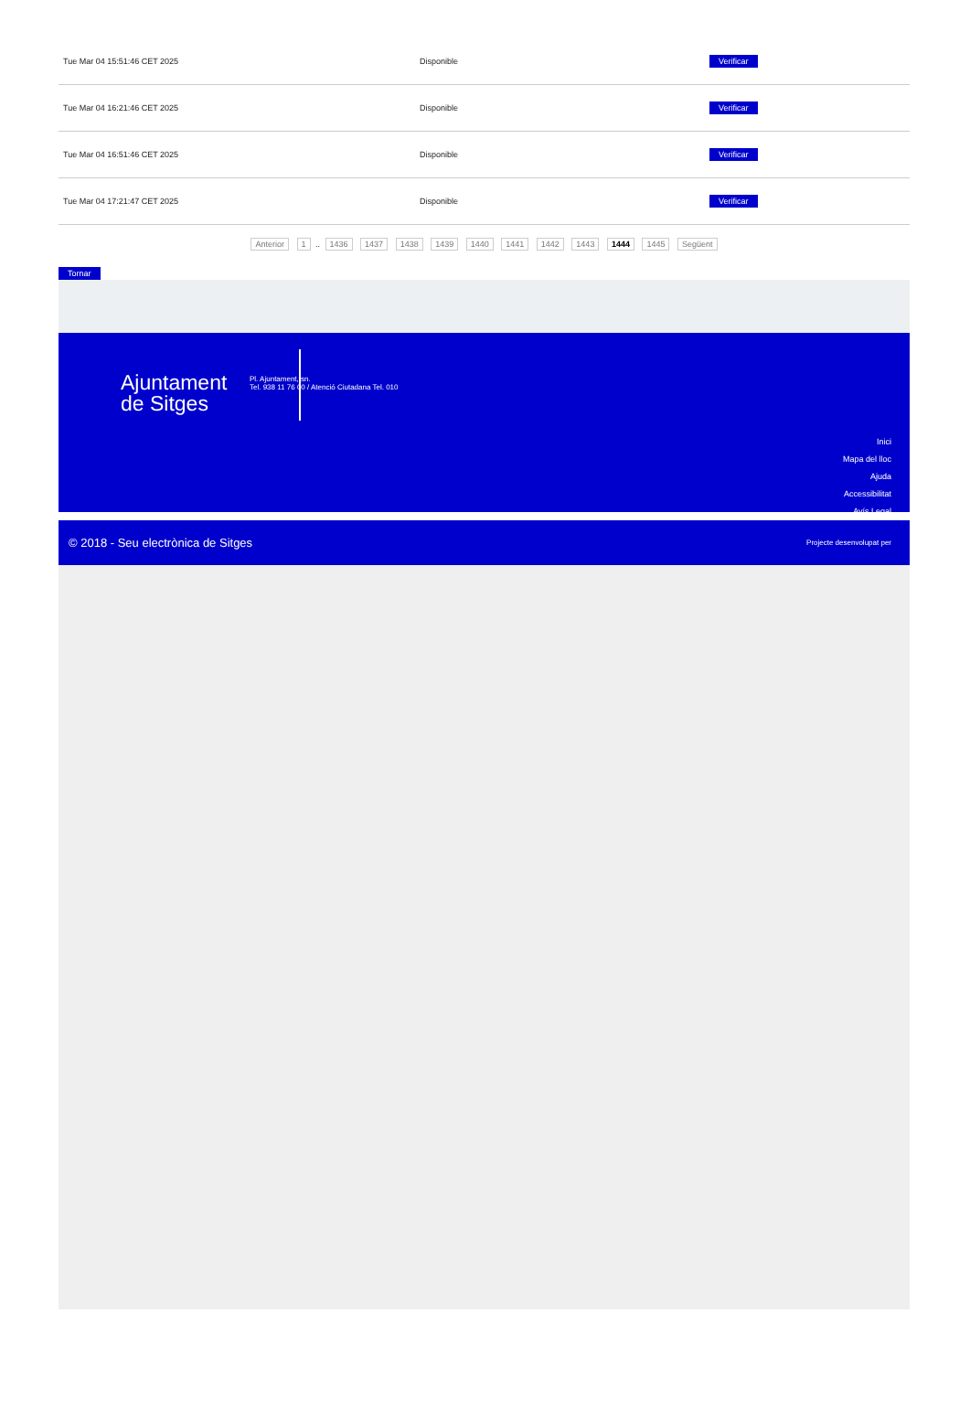| Tue Mar 04 15:51:46 CET 2025 | Disponible | Verificar |
| Tue Mar 04 16:21:46 CET 2025 | Disponible | Verificar |
| Tue Mar 04 16:51:46 CET 2025 | Disponible | Verificar |
| Tue Mar 04 17:21:47 CET 2025 | Disponible | Verificar |
Anterior 1 .. 1436 1437 1438 1439 1440 1441 1442 1443 1444 1445 Següent
Tornar
Ajuntament
de Sitges
Pl. Ajuntament, sn.
Tel. 938 11 76 00 / Atenció Ciutadana Tel. 010
Inici
Mapa del lloc
Ajuda
Accessibilitat
Avís Legal
© 2018 - Seu electrònica de Sitges Projecte desenvolupat per